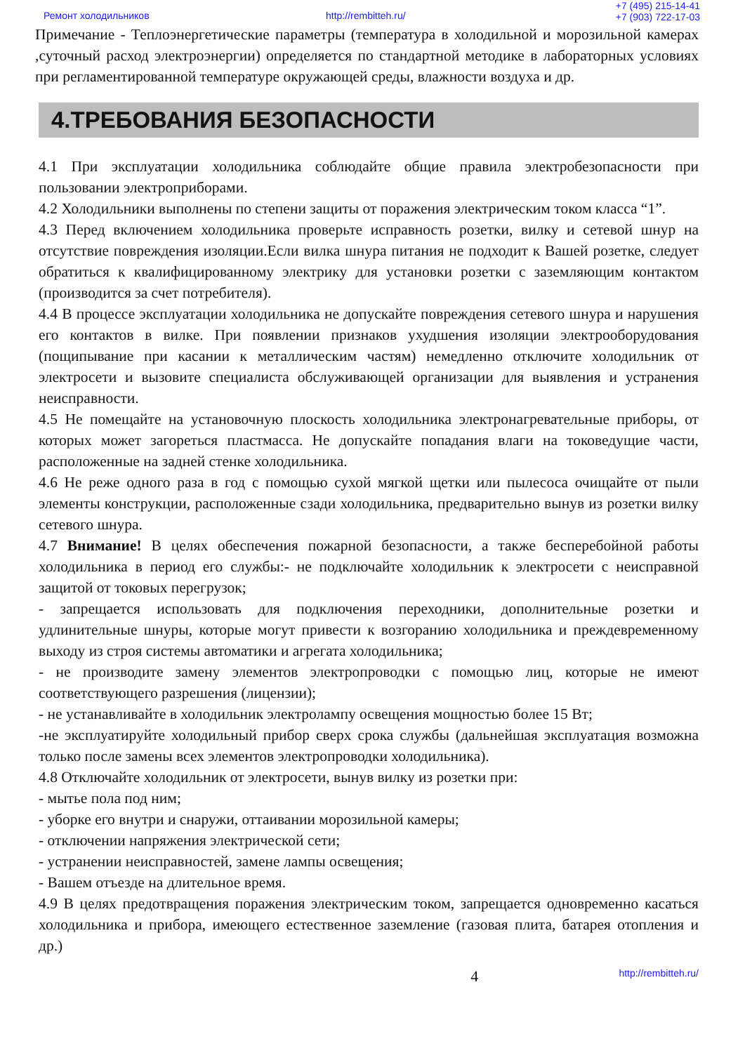Ремонт холодильников http://rembitteh.ru/
+7 (495) 215-14-41
+7 (903) 722-17-03
Примечание - Теплоэнергетические параметры (температура в холодильной и морозильной камерах ,суточный расход электроэнергии) определяется по стандартной методике в лабораторных условиях при регламентированной температуре окружающей среды, влажности воздуха и др.
4.ТРЕБОВАНИЯ БЕЗОПАСНОСТИ
4.1 При эксплуатации холодильника соблюдайте общие правила электробезопасности при пользовании электроприборами.
4.2 Холодильники выполнены по степени защиты от поражения электрическим током класса “1”.
4.3 Перед включением холодильника проверьте исправность розетки, вилку и сетевой шнур на отсутствие повреждения изоляции.Если вилка шнура питания не подходит к Вашей розетке, следует обратиться к квалифицированному электрику для установки розетки с заземляющим контактом (производится за счет потребителя).
4.4 В процессе эксплуатации холодильника не допускайте повреждения сетевого шнура и нарушения его контактов в вилке. При появлении признаков ухудшения изоляции электрооборудования (пощипывание при касании к металлическим частям) немедленно отключите холодильник от электросети и вызовите специалиста обслуживающей организации для выявления и устранения неисправности.
4.5 Не помещайте на установочную плоскость холодильника электронагревательные приборы, от которых может загореться пластмасса. Не допускайте попадания влаги на токоведущие части, расположенные на задней стенке холодильника.
4.6 Не реже одного раза в год с помощью сухой мягкой щетки или пылесоса очищайте от пыли элементы конструкции, расположенные сзади холодильника, предварительно вынув из розетки вилку сетевого шнура.
4.7 Внимание! В целях обеспечения пожарной безопасности, а также бесперебойной работы холодильника в период его службы:- не подключайте холодильник к электросети с неисправной защитой от токовых перегрузок;
- запрещается использовать для подключения переходники, дополнительные розетки и удлинительные шнуры, которые могут привести к возгоранию холодильника и преждевременному выходу из строя системы автоматики и агрегата холодильника;
- не производите замену элементов электропроводки с помощью лиц, которые не имеют соответствующего разрешения (лицензии);
- не устанавливайте в холодильник электролампу освещения мощностью более 15 Вт;
-не эксплуатируйте холодильный прибор сверх срока службы (дальнейшая эксплуатация возможна только после замены всех элементов электропроводки холодильника).
4.8 Отключайте холодильник от электросети, вынув вилку из розетки при:
- мытье пола под ним;
- уборке его внутри и снаружи, оттаивании морозильной камеры;
- отключении напряжения электрической сети;
- устранении неисправностей, замене лампы освещения;
- Вашем отъезде на длительное время.
4.9 В целях предотвращения поражения электрическим током, запрещается одновременно касаться холодильника и прибора, имеющего естественное заземление (газовая плита, батарея отопления и др.)
4 http://rembitteh.ru/